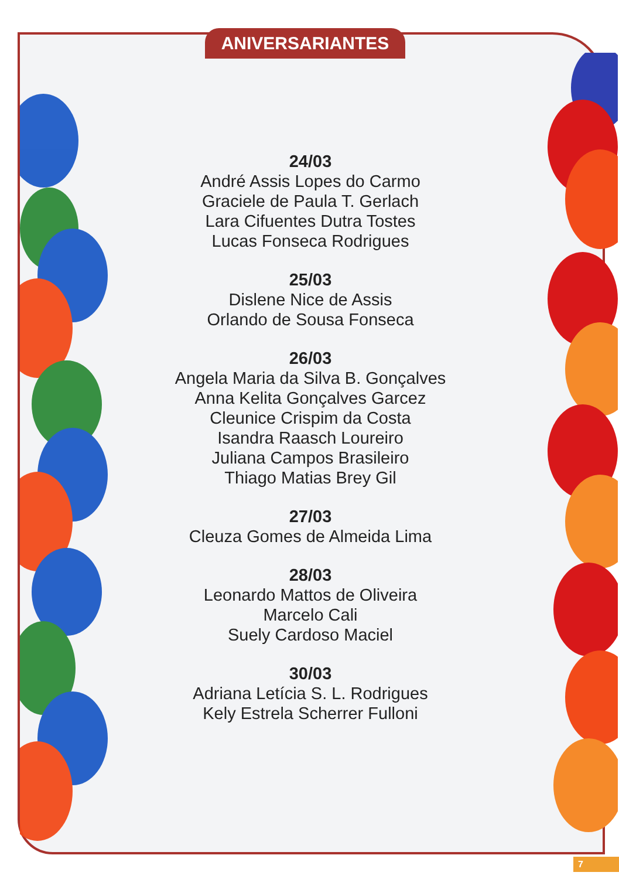ANIVERSARIANTES
24/03
André Assis Lopes do Carmo
Graciele de Paula T. Gerlach
Lara Cifuentes Dutra Tostes
Lucas Fonseca Rodrigues
25/03
Dislene Nice de Assis
Orlando de Sousa Fonseca
26/03
Angela Maria da Silva B. Gonçalves
Anna Kelita Gonçalves Garcez
Cleunice Crispim da Costa
Isandra Raasch Loureiro
Juliana Campos Brasileiro
Thiago Matias Brey Gil
27/03
Cleuza Gomes de Almeida Lima
28/03
Leonardo Mattos de Oliveira
Marcelo Cali
Suely Cardoso Maciel
30/03
Adriana Letícia S. L. Rodrigues
Kely Estrela Scherrer Fulloni
7